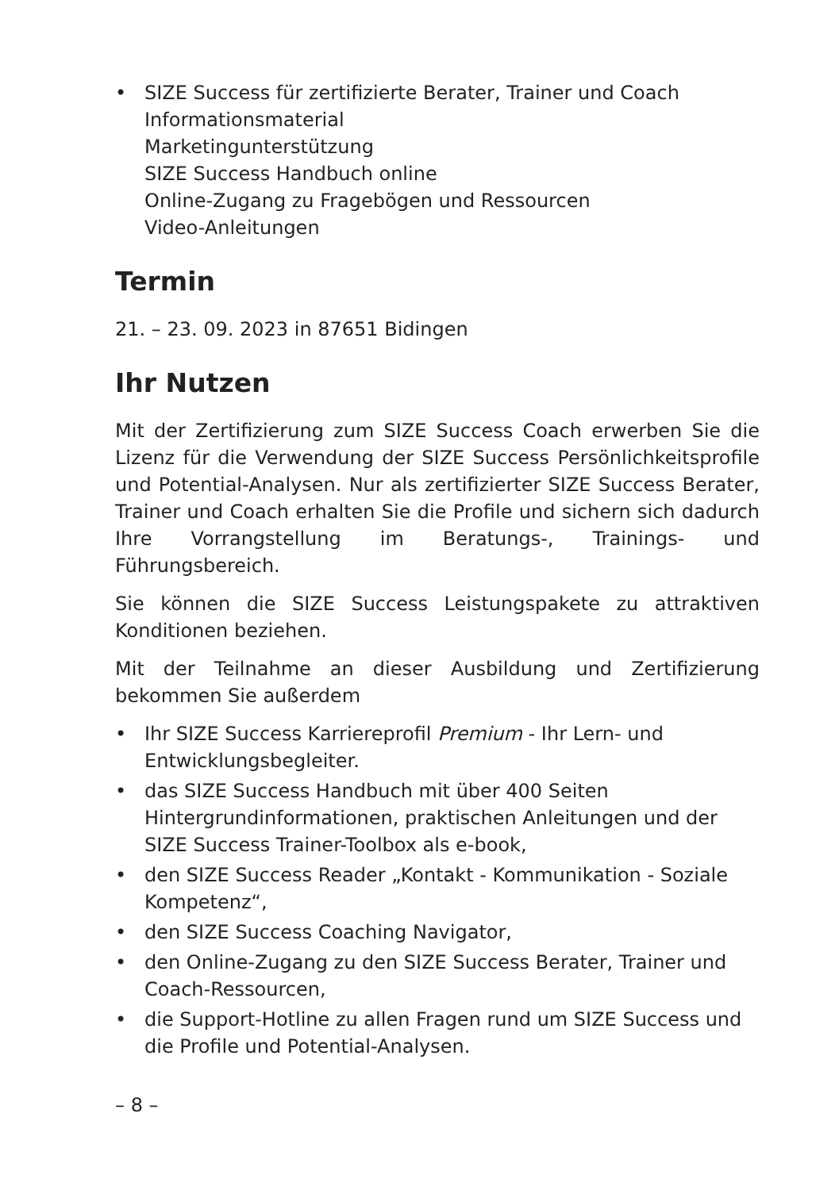• SIZE Success für zertifizierte Berater, Trainer und Coach
Informationsmaterial
Marketingunterstützung
SIZE Success Handbuch online
Online-Zugang zu Fragebögen und Ressourcen
Video-Anleitungen
Termin
21. – 23. 09. 2023 in 87651 Bidingen
Ihr Nutzen
Mit der Zertifizierung zum SIZE Success Coach erwerben Sie die Lizenz für die Verwendung der SIZE Success Persönlichkeitsprofile und Potential-Analysen. Nur als zertifizierter SIZE Success Berater, Trainer und Coach erhalten Sie die Profile und sichern sich dadurch Ihre Vorrangstellung im Beratungs-, Trainings- und Führungsbereich.
Sie können die SIZE Success Leistungspakete zu attraktiven Konditionen beziehen.
Mit der Teilnahme an dieser Ausbildung und Zertifizierung bekommen Sie außerdem
• Ihr SIZE Success Karriereprofil Premium - Ihr Lern- und Entwicklungsbegleiter.
• das SIZE Success Handbuch mit über 400 Seiten Hintergrundinformationen, praktischen Anleitungen und der SIZE Success Trainer-Toolbox als e-book,
• den SIZE Success Reader „Kontakt - Kommunikation - Soziale Kompetenz“,
• den SIZE Success Coaching Navigator,
• den Online-Zugang zu den SIZE Success Berater, Trainer und Coach-Ressourcen,
• die Support-Hotline zu allen Fragen rund um SIZE Success und die Profile und Potential-Analysen.
– 8 –